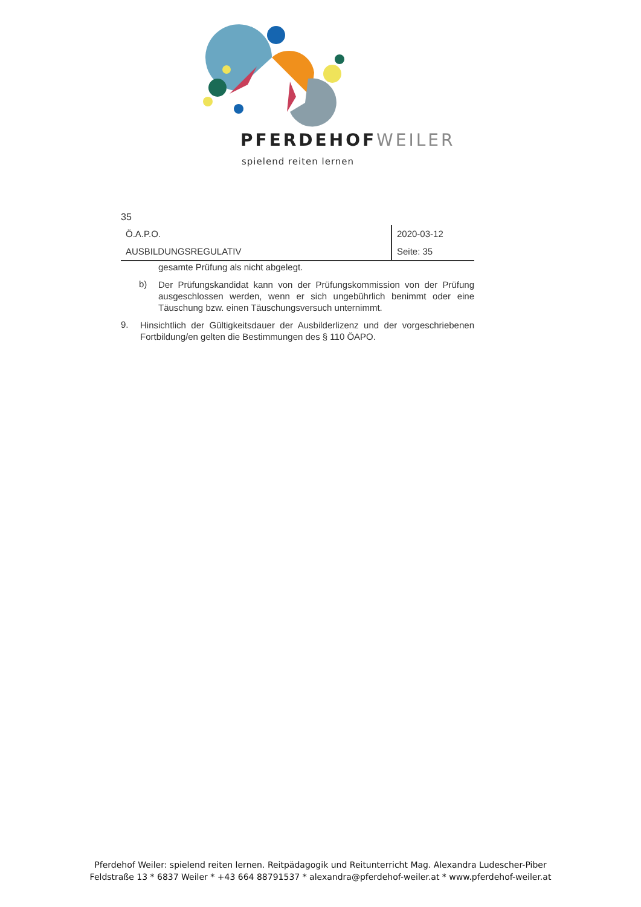PFERDEHOFWEILER
spielend reiten lernen
35
| Ö.A.P.O. | 2020-03-12 |
| AUSBILDUNGSREGULATIV | Seite: 35 |
gesamte Prüfung als nicht abgelegt.
b)
Der Prüfungskandidat kann von der Prüfungskommission von der Prüfung ausgeschlossen werden, wenn er sich ungebührlich benimmt oder eine Täuschung bzw. einen Täuschungsversuch unternimmt.
9.
Hinsichtlich der Gültigkeitsdauer der Ausbilderlizenz und der vorgeschriebenen Fortbildung/en gelten die Bestimmungen des § 110 ÖAPO.
Pferdehof Weiler: spielend reiten lernen. Reitpädagogik und Reitunterricht Mag. Alexandra Ludescher-Piber
Feldstraße 13 * 6837 Weiler * +43 664 88791537 * alexandra@pferdehof-weiler.at * www.pferdehof-weiler.at